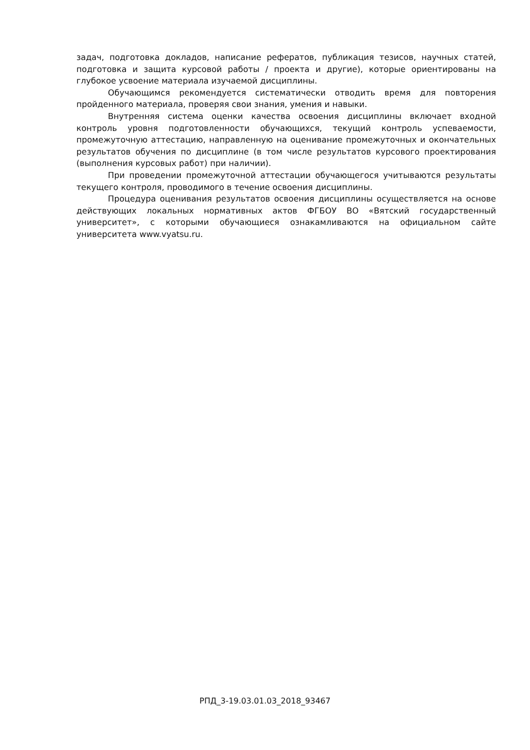задач, подготовка докладов, написание рефератов, публикация тезисов, научных статей, подготовка и защита курсовой работы / проекта и другие), которые ориентированы на глубокое усвоение материала изучаемой дисциплины.
Обучающимся рекомендуется систематически отводить время для повторения пройденного материала, проверяя свои знания, умения и навыки.
Внутренняя система оценки качества освоения дисциплины включает входной контроль уровня подготовленности обучающихся, текущий контроль успеваемости, промежуточную аттестацию, направленную на оценивание промежуточных и окончательных результатов обучения по дисциплине (в том числе результатов курсового проектирования (выполнения курсовых работ) при наличии).
При проведении промежуточной аттестации обучающегося учитываются результаты текущего контроля, проводимого в течение освоения дисциплины.
Процедура оценивания результатов освоения дисциплины осуществляется на основе действующих локальных нормативных актов ФГБОУ ВО «Вятский государственный университет», с которыми обучающиеся ознакамливаются на официальном сайте университета www.vyatsu.ru.
РПД_3-19.03.01.03_2018_93467